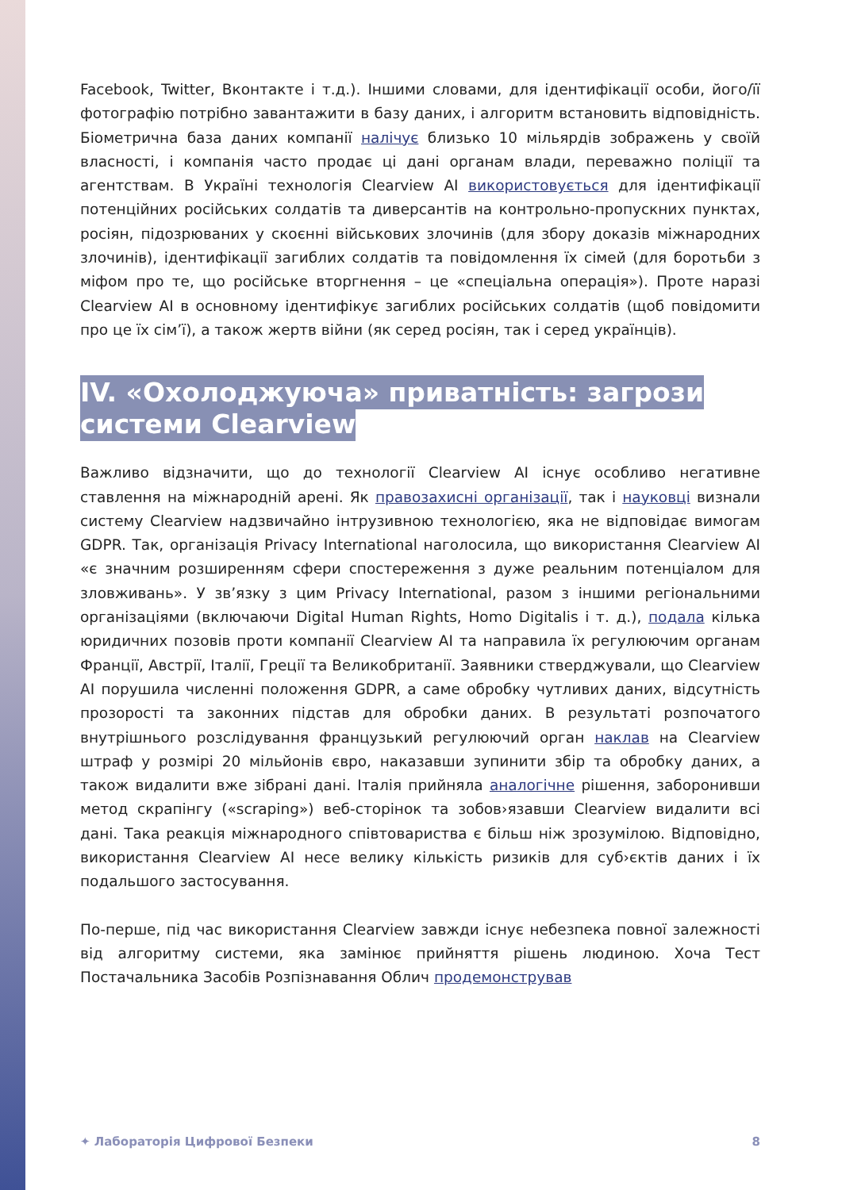Facebook, Twitter, Вконтакте і т.д.). Іншими словами, для ідентифікації особи, його/її фотографію потрібно завантажити в базу даних, і алгоритм встановить відповідність. Біометрична база даних компанії налічує близько 10 мільярдів зображень у своїй власності, і компанія часто продає ці дані органам влади, переважно поліції та агентствам. В Україні технологія Clearview AI використовується для ідентифікації потенційних російських солдатів та диверсантів на контрольно-пропускних пунктах, росіян, підозрюваних у скоєнні військових злочинів (для збору доказів міжнародних злочинів), ідентифікації загиблих солдатів та повідомлення їх сімей (для боротьби з міфом про те, що російське вторгнення – це «спеціальна операція»). Проте наразі Clearview AI в основному ідентифікує загиблих російських солдатів (щоб повідомити про це їх сім’ї), а також жертв війни (як серед росіян, так і серед українців).
IV. «Охолоджуюча» приватність: загрози системи Clearview
Важливо відзначити, що до технології Clearview AI існує особливо негативне ставлення на міжнародній арені. Як правозахисні організації, так і науковці визнали систему Clearview надзвичайно інтрузивною технологією, яка не відповідає вимогам GDPR. Так, організація Privacy International наголосила, що використання Clearview AI «є значним розширенням сфери спостереження з дуже реальним потенціалом для зловживань». У зв’язку з цим Privacy International, разом з іншими регіональними організаціями (включаючи Digital Human Rights, Homo Digitalis і т. д.), подала кілька юридичних позовів проти компанії Clearview AI та направила їх регулюючим органам Франції, Австрії, Італії, Греції та Великобританії. Заявники стверджували, що Clearview AI порушила численні положення GDPR, а саме обробку чутливих даних, відсутність прозорості та законних підстав для обробки даних. В результаті розпочатого внутрішнього розслідування французький регулюючий орган наклав на Clearview штраф у розмірі 20 мільйонів євро, наказавши зупинити збір та обробку даних, а також видалити вже зібрані дані. Італія прийняла аналогічне рішення, заборонивши метод скрапінгу («scraping») веб-сторінок та зобов›язавши Clearview видалити всі дані. Така реакція міжнародного співтовариства є більш ніж зрозумілою. Відповідно, використання Clearview AI несе велику кількість ризиків для суб›єктів даних і їх подальшого застосування.
По-перше, під час використання Clearview завжди існує небезпека повної залежності від алгоритму системи, яка замінює прийняття рішень людиною. Хоча Тест Постачальника Засобів Розпізнавання Облич продемонстрував
✦ Лабораторія Цифрової Безпеки 8